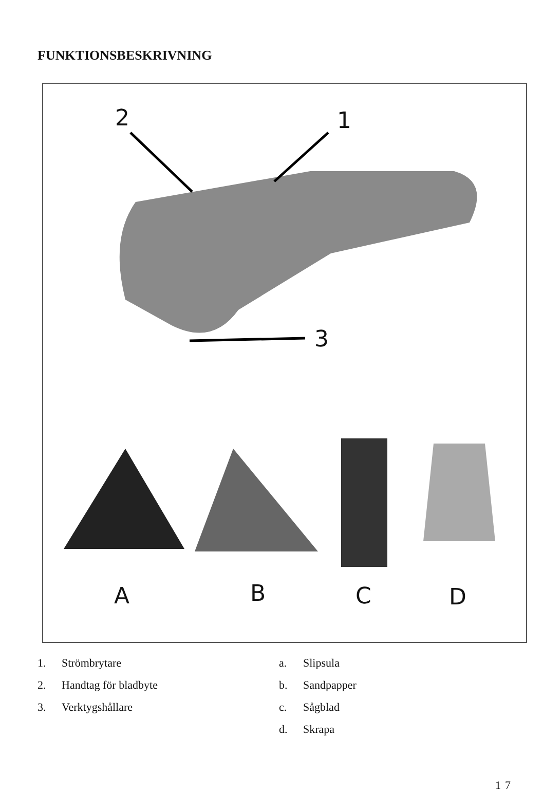FUNKTIONSBESKRIVNING
2 1
3
A B C D
1. Strömbrytare
2. Handtag för bladbyte
3. Verktygshållare
a. Slipsula
b. Sandpapper
c. Sågblad
d. Skrapa
17